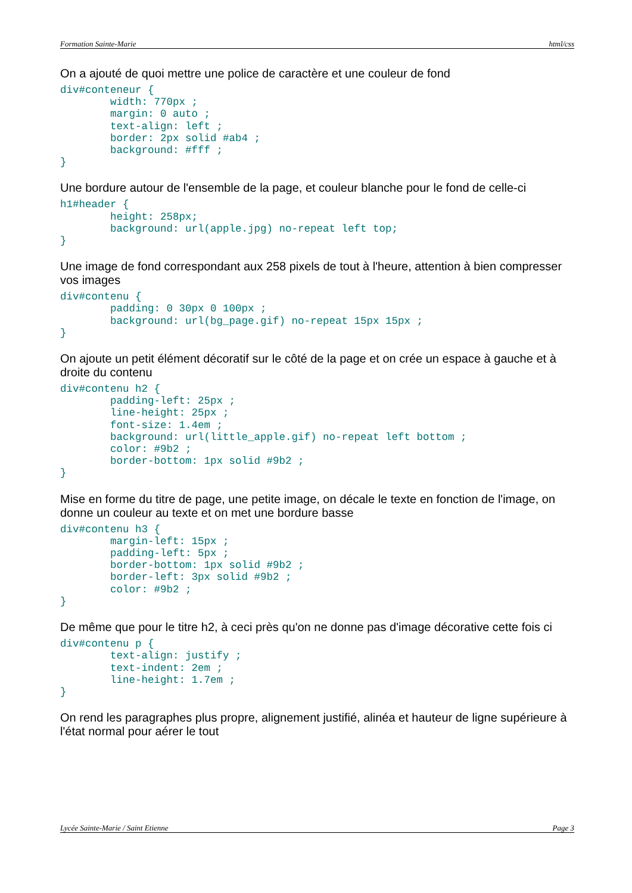Formation Sainte-Marie html/css
On a ajouté de quoi mettre une police de caractère et une couleur de fond
div#conteneur {
        width: 770px ;
        margin: 0 auto ;
        text-align: left ;
        border: 2px solid #ab4 ;
        background: #fff ;
}
Une bordure autour de l'ensemble de la page, et couleur blanche pour le fond de celle-ci
h1#header {
        height: 258px;
        background: url(apple.jpg) no-repeat left top;
}
Une image de fond correspondant aux 258 pixels de tout à l'heure, attention à bien compresser vos images
div#contenu {
        padding: 0 30px 0 100px ;
        background: url(bg_page.gif) no-repeat 15px 15px ;
}
On ajoute un petit élément décoratif sur le côté de la page et on crée un espace à gauche et à droite du contenu
div#contenu h2 {
        padding-left: 25px ;
        line-height: 25px ;
        font-size: 1.4em ;
        background: url(little_apple.gif) no-repeat left bottom ;
        color: #9b2 ;
        border-bottom: 1px solid #9b2 ;
}
Mise en forme du titre de page, une petite image, on décale le texte en fonction de l'image, on donne un couleur au texte et on met une bordure basse
div#contenu h3 {
        margin-left: 15px ;
        padding-left: 5px ;
        border-bottom: 1px solid #9b2 ;
        border-left: 3px solid #9b2 ;
        color: #9b2 ;
}
De même que pour le titre h2, à ceci près qu'on ne donne pas d'image décorative cette fois ci
div#contenu p {
        text-align: justify ;
        text-indent: 2em ;
        line-height: 1.7em ;
}
On rend les paragraphes plus propre, alignement justifié, alinéa et hauteur de ligne supérieure à l'état normal pour aérer le tout
Lycée Sainte-Marie / Saint Etienne Page 3